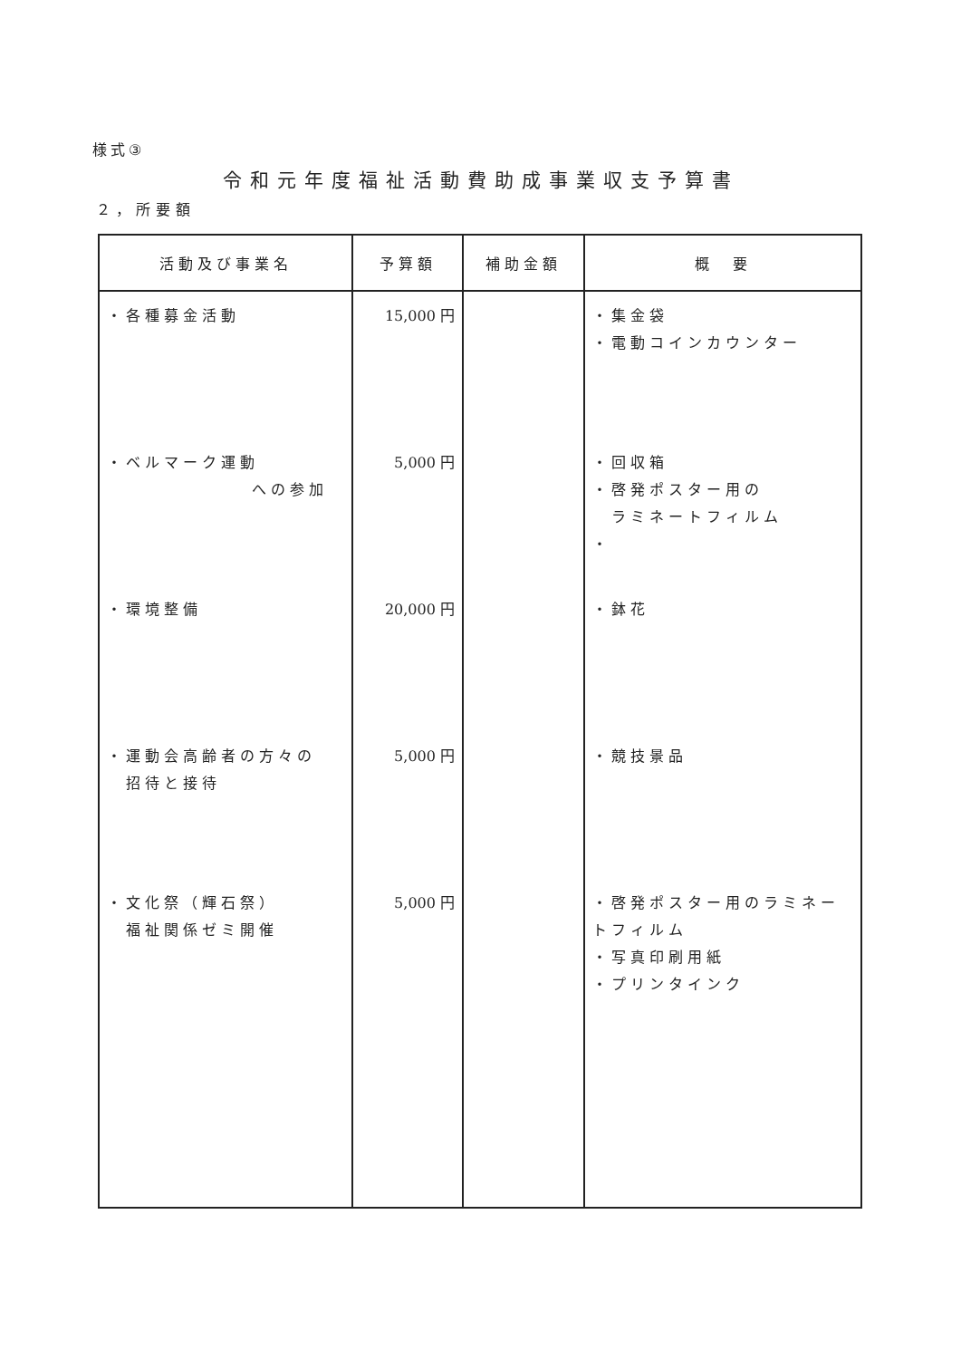様式③
令和元年度福祉活動費助成事業収支予算書
２，所要額
| 活動及び事業名 | 予算額 | 補助金額 | 概 要 |
| --- | --- | --- | --- |
| ・各種募金活動 | 15,000 円 | | ・集金袋 ・電動コインカウンター |
| ・ベルマーク運動 への参加 | 5,000 円 | | ・回収箱 ・啓発ポスター用の ラミネートフィルム ・ |
| ・環境整備 | 20,000 円 | | ・鉢花 |
| ・運動会高齢者の方々の 招待と接待 | 5,000 円 | | ・競技景品 |
| ・文化祭（輝石祭） 福祉関係ゼミ開催 | 5,000 円 | | ・啓発ポスター用のラミネートフィルム ・写真印刷用紙 ・プリンタインク |